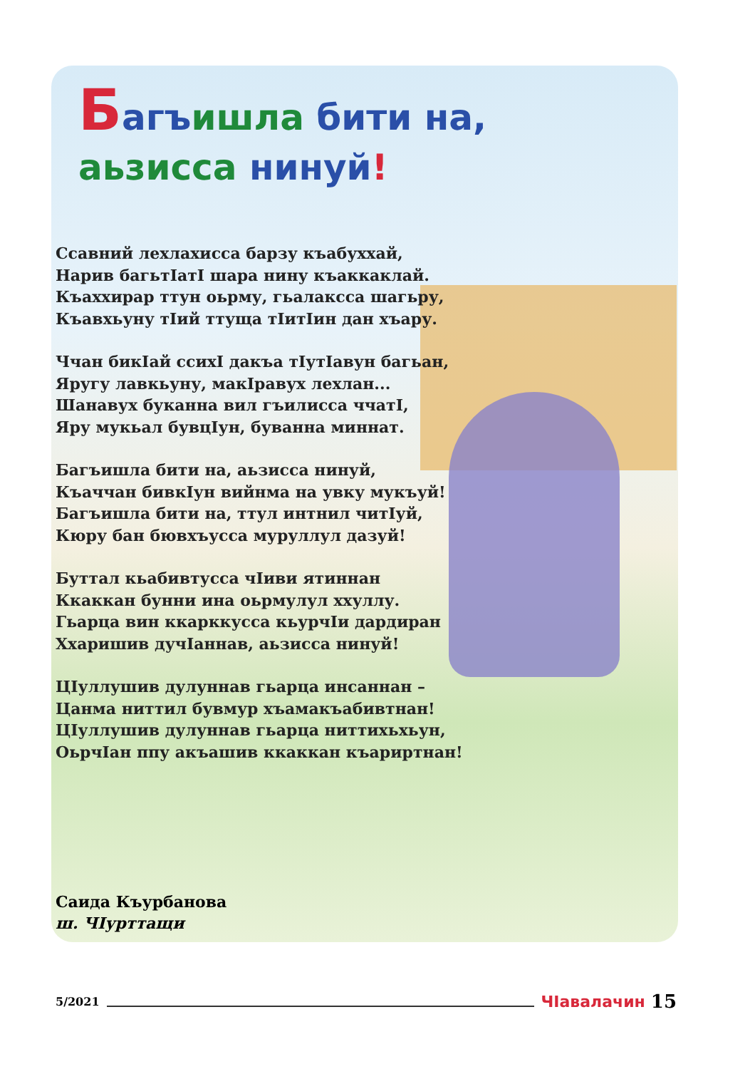Багъишла бити на,
аьзисса нинуй!
Ссавний лехлахисса барзу къабуххай,
Нарив багьтIатI шара нину къаккаклай.
Къаххирар ттун оьрму, гьалаксса шагьру,
Къавхьуну тIий ттуща тIитIин дан хъару.
Ччан бикIай ссихI дакъа тIутIавун багьан,
Яругу лавкьуну, макIравух лехлан...
Шанавух буканна вил гъилисса ччатI,
Яру мукьал бувцIун, буванна миннат.
Багъишла бити на, аьзисса нинуй,
Къаччан бивкIун вийнма на увку мукъуй!
Багъишла бити на, ттул интнил читIуй,
Кюру бан бювхъусса муруллул дазуй!
Буттал кьабивтусса чIиви ятиннан
Ккаккан бунни ина оьрмулул ххуллу.
Гьарца вин ккарккусса кьурчIи дардиран
Ххаришив дучIаннав, аьзисса нинуй!
ЦIуллушив дулуннав гьарца инсаннан –
Цанма ниттил бувмур хъамакъабивтнан!
ЦIуллушив дулуннав гьарца ниттихьхьун,
ОьрчIан ппу акъашив ккаккан къариртнан!
Саида Къурбанова
ш. ЧIурттащи
5/2021 ЧIавалачин 15